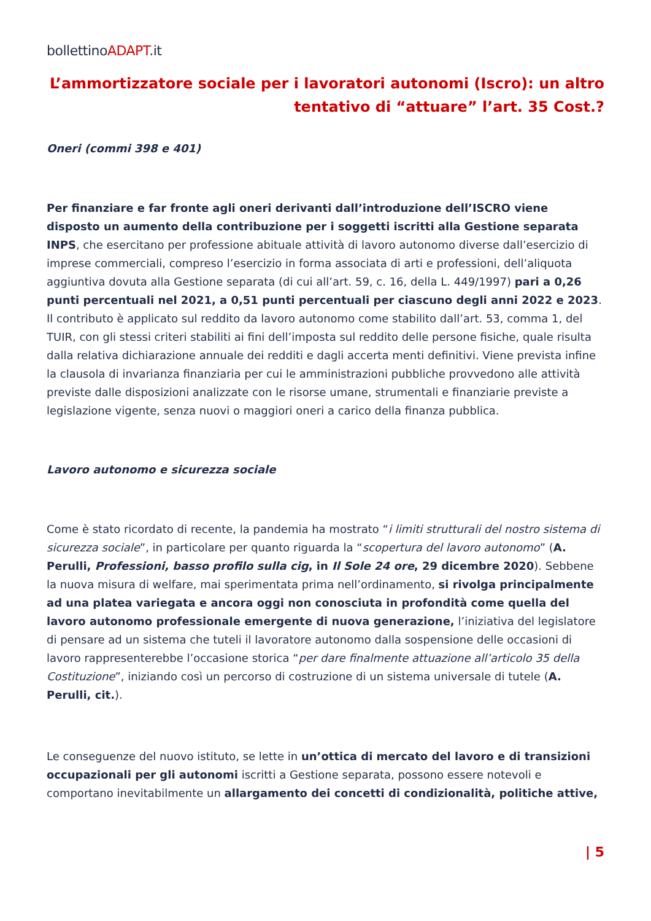bollettinoADAPT.it
L’ammortizzatore sociale per i lavoratori autonomi (Iscro): un altro tentativo di “attuare” l’art. 35 Cost.?
Oneri (commi 398 e 401)
Per finanziare e far fronte agli oneri derivanti dall’introduzione dell’ISCRO viene disposto un aumento della contribuzione per i soggetti iscritti alla Gestione separata INPS, che esercitano per professione abituale attività di lavoro autonomo diverse dall’esercizio di imprese commerciali, compreso l’esercizio in forma associata di arti e professioni, dell’aliquota aggiuntiva dovuta alla Gestione separata (di cui all’art. 59, c. 16, della L. 449/1997) pari a 0,26 punti percentuali nel 2021, a 0,51 punti percentuali per ciascuno degli anni 2022 e 2023. Il contributo è applicato sul reddito da lavoro autonomo come stabilito dall’art. 53, comma 1, del TUIR, con gli stessi criteri stabiliti ai fini dell’imposta sul reddito delle persone fisiche, quale risulta dalla relativa dichiarazione annuale dei redditi e dagli accerta menti definitivi. Viene prevista infine la clausola di invarianza finanziaria per cui le amministrazioni pubbliche provvedono alle attività previste dalle disposizioni analizzate con le risorse umane, strumentali e finanziarie previste a legislazione vigente, senza nuovi o maggiori oneri a carico della finanza pubblica.
Lavoro autonomo e sicurezza sociale
Come è stato ricordato di recente, la pandemia ha mostrato “i limiti strutturali del nostro sistema di sicurezza sociale”, in particolare per quanto riguarda la “scopertura del lavoro autonomo” (A. Perulli, Professioni, basso profilo sulla cig, in Il Sole 24 ore, 29 dicembre 2020). Sebbene la nuova misura di welfare, mai sperimentata prima nell’ordinamento, si rivolga principalmente ad una platea variegata e ancora oggi non conosciuta in profondità come quella del lavoro autonomo professionale emergente di nuova generazione, l’iniziativa del legislatore di pensare ad un sistema che tuteli il lavoratore autonomo dalla sospensione delle occasioni di lavoro rappresenterebbe l’occasione storica “per dare finalmente attuazione all’articolo 35 della Costituzione”, iniziando così un percorso di costruzione di un sistema universale di tutele (A. Perulli, cit.).
Le conseguenze del nuovo istituto, se lette in un’ottica di mercato del lavoro e di transizioni occupazionali per gli autonomi iscritti a Gestione separata, possono essere notevoli e comportano inevitabilmente un allargamento dei concetti di condizionalità, politiche attive,
| 5